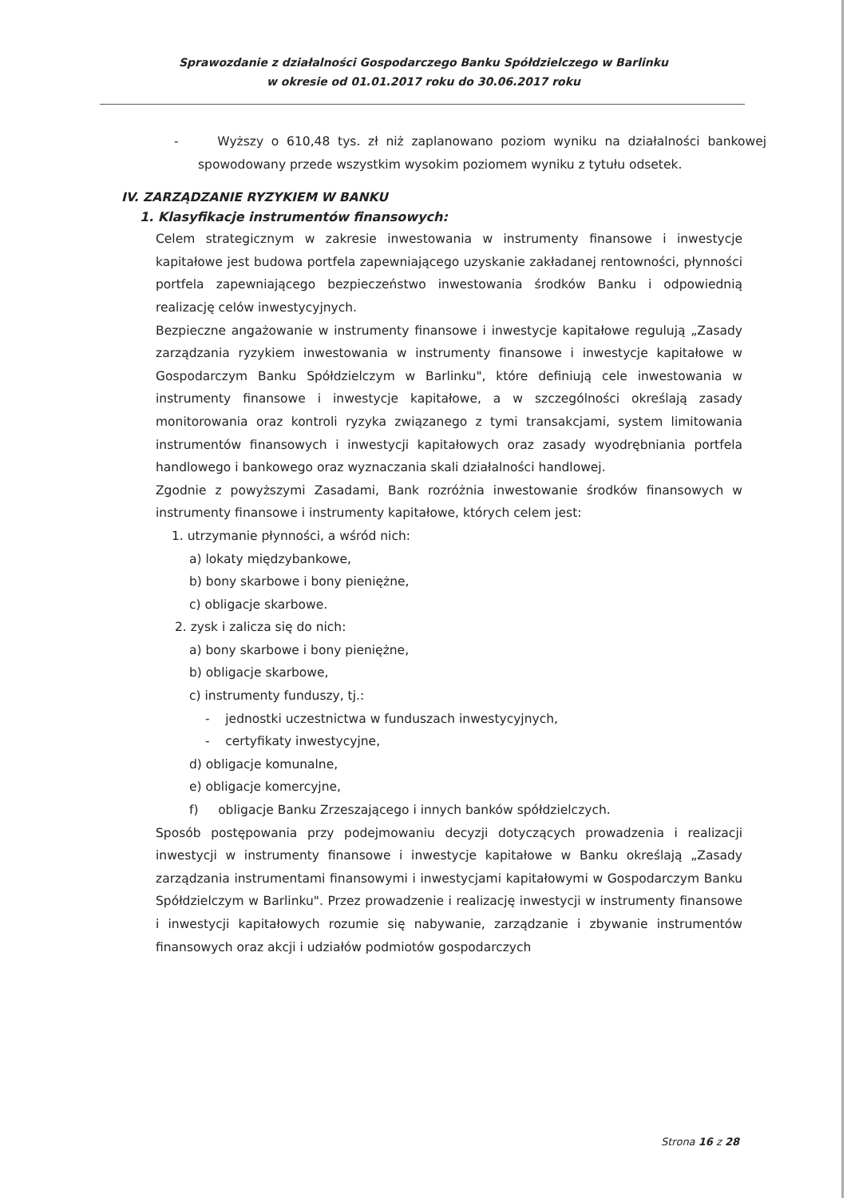Sprawozdanie z działalności Gospodarczego Banku Spółdzielczego w Barlinku
w okresie od 01.01.2017 roku do 30.06.2017 roku
- Wyższy o 610,48 tys. zł niż zaplanowano poziom wyniku na działalności bankowej spowodowany przede wszystkim wysokim poziomem wyniku z tytułu odsetek.
IV. ZARZĄDZANIE RYZYKIEM W BANKU
1. Klasyfikacje instrumentów finansowych:
Celem strategicznym w zakresie inwestowania w instrumenty finansowe i inwestycje kapitałowe jest budowa portfela zapewniającego uzyskanie zakładanej rentowności, płynności portfela zapewniającego bezpieczeństwo inwestowania środków Banku i odpowiednią realizację celów inwestycyjnych.
Bezpieczne angażowanie w instrumenty finansowe i inwestycje kapitałowe regulują „Zasady zarządzania ryzykiem inwestowania w instrumenty finansowe i inwestycje kapitałowe w Gospodarczym Banku Spółdzielczym w Barlinku", które definiują cele inwestowania w instrumenty finansowe i inwestycje kapitałowe, a w szczególności określają zasady monitorowania oraz kontroli ryzyka związanego z tymi transakcjami, system limitowania instrumentów finansowych i inwestycji kapitałowych oraz zasady wyodrębniania portfela handlowego i bankowego oraz wyznaczania skali działalności handlowej.
Zgodnie z powyższymi Zasadami, Bank rozróżnia inwestowanie środków finansowych w instrumenty finansowe i instrumenty kapitałowe, których celem jest:
1. utrzymanie płynności, a wśród nich:
a) lokaty międzybankowe,
b) bony skarbowe i bony pieniężne,
c) obligacje skarbowe.
2. zysk i zalicza się do nich:
a) bony skarbowe i bony pieniężne,
b) obligacje skarbowe,
c) instrumenty funduszy, tj.:
- jednostki uczestnictwa w funduszach inwestycyjnych,
- certyfikaty inwestycyjne,
d) obligacje komunalne,
e) obligacje komercyjne,
f) obligacje Banku Zrzeszającego i innych banków spółdzielczych.
Sposób postępowania przy podejmowaniu decyzji dotyczących prowadzenia i realizacji inwestycji w instrumenty finansowe i inwestycje kapitałowe w Banku określają „Zasady zarządzania instrumentami finansowymi i inwestycjami kapitałowymi w Gospodarczym Banku Spółdzielczym w Barlinku". Przez prowadzenie i realizację inwestycji w instrumenty finansowe i inwestycji kapitałowych rozumie się nabywanie, zarządzanie i zbywanie instrumentów finansowych oraz akcji i udziałów podmiotów gospodarczych
Strona 16 z 28